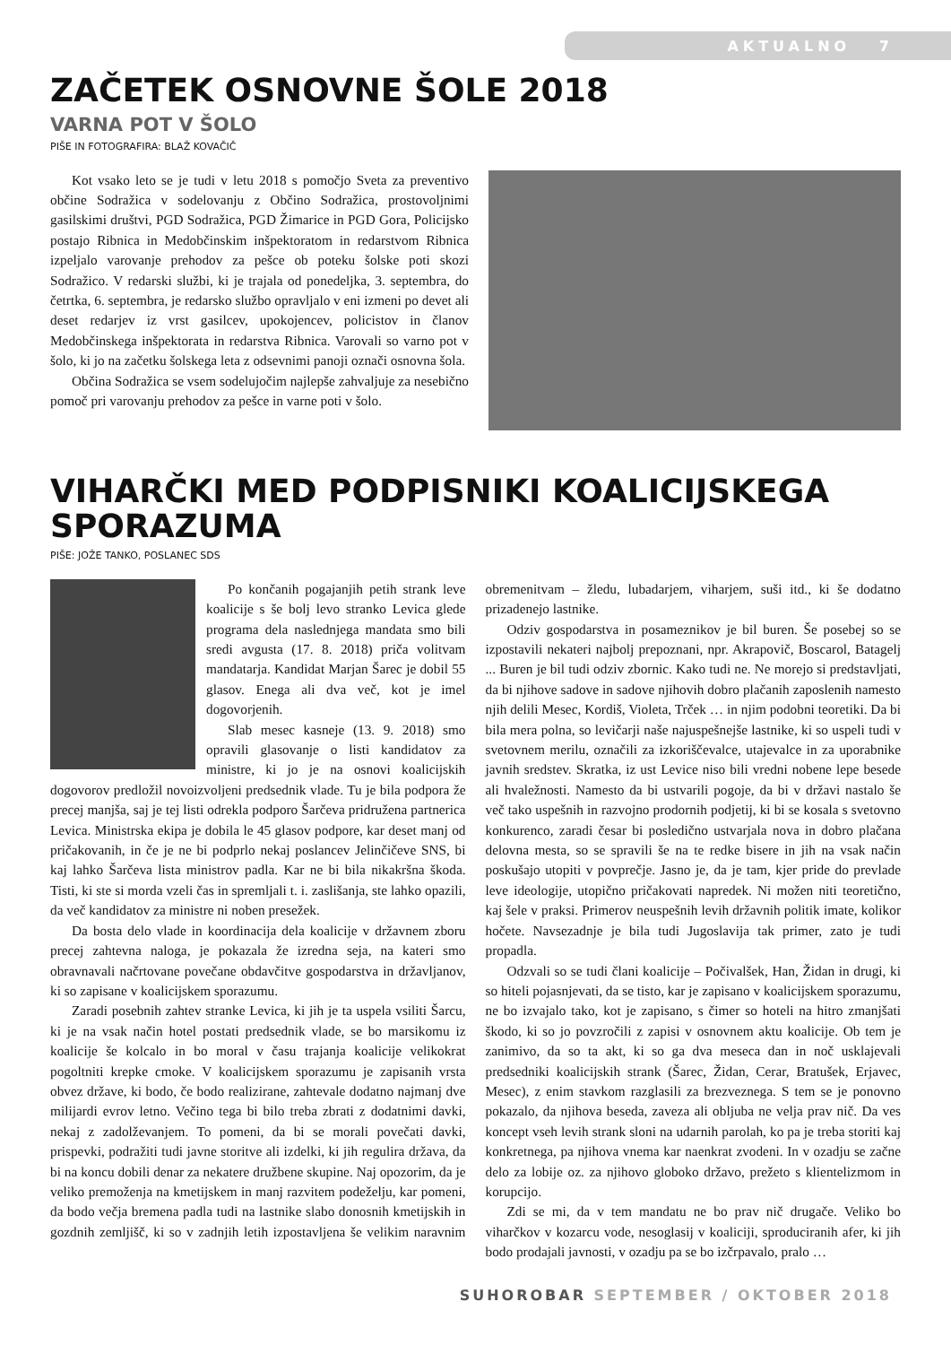AKTUALNO 7
ZAČETEK OSNOVNE ŠOLE 2018
VARNA POT V ŠOLO
PIŠE IN FOTOGRAFIRA: BLAŽ KOVAČIČ
Kot vsako leto se je tudi v letu 2018 s pomočjo Sveta za preventivo občine Sodražica v sodelovanju z Občino Sodražica, prostovoljnimi gasilskimi društvi, PGD Sodražica, PGD Žimarice in PGD Gora, Policijsko postajo Ribnica in Medobčinskim inšpektoratom in redarstvom Ribnica izpeljalo varovanje prehodov za pešce ob poteku šolske poti skozi Sodražico. V redarski službi, ki je trajala od ponedeljka, 3. septembra, do četrtka, 6. septembra, je redarsko službo opravljalo v eni izmeni po devet ali deset redarjev iz vrst gasilcev, upokojencev, policistov in članov Medobčinskega inšpektorata in redarstva Ribnica. Varovali so varno pot v šolo, ki jo na začetku šolskega leta z odsevnimi panoji označi osnovna šola.
Občina Sodražica se vsem sodelujočim najlepše zahvaljuje za nesebično pomoč pri varovanju prehodov za pešce in varne poti v šolo.
VIHARČKI MED PODPISNIKI KOALICIJSKEGA SPORAZUMA
PIŠE: JOŽE TANKO, POSLANEC SDS
Po končanih pogajanjih petih strank leve koalicije s še bolj levo stranko Levica glede programa dela naslednjega mandata smo bili sredi avgusta (17. 8. 2018) priča volitvam mandatarja. Kandidat Marjan Šarec je dobil 55 glasov. Enega ali dva več, kot je imel dogovorjenih.
Slab mesec kasneje (13. 9. 2018) smo opravili glasovanje o listi kandidatov za ministre, ki jo je na osnovi koalicijskih dogovorov predložil novoizvoljeni predsednik vlade. Tu je bila podpora že precej manjša, saj je tej listi odrekla podporo Šarčeva pridružena partnerica Levica. Ministrska ekipa je dobila le 45 glasov podpore, kar deset manj od pričakovanih, in če je ne bi podprlo nekaj poslancev Jelinčičeve SNS, bi kaj lahko Šarčeva lista ministrov padla. Kar ne bi bila nikakršna škoda. Tisti, ki ste si morda vzeli čas in spremljali t. i. zaslišanja, ste lahko opazili, da več kandidatov za ministre ni noben presežek.
Da bosta delo vlade in koordinacija dela koalicije v državnem zboru precej zahtevna naloga, je pokazala že izredna seja, na kateri smo obravnavali načrtovane povečane obdavčitve gospodarstva in državljanov, ki so zapisane v koalicijskem sporazumu.
Zaradi posebnih zahtev stranke Levica, ki jih je ta uspela vsiliti Šarcu, ki je na vsak način hotel postati predsednik vlade, se bo marsikomu iz koalicije še kolcalo in bo moral v času trajanja koalicije velikokrat pogoltniti krepke cmoke. V koalicijskem sporazumu je zapisanih vrsta obvez države, ki bodo, če bodo realizirane, zahtevale dodatno najmanj dve milijardi evrov letno. Večino tega bi bilo treba zbrati z dodatnimi davki, nekaj z zadolževanjem. To pomeni, da bi se morali povečati davki, prispevki, podražiti tudi javne storitve ali izdelki, ki jih regulira država, da bi na koncu dobili denar za nekatere družbene skupine. Naj opozorim, da je veliko premoženja na kmetijskem in manj razvitem podeželju, kar pomeni, da bodo večja bremena padla tudi na lastnike slabo donosnih kmetijskih in gozdnih zemljišč, ki so v zadnjih letih izpostavljena še velikim naravnim obremenitvam – žledu, lubadarjem, viharjem, suši itd., ki še dodatno prizadenejo lastnike.
Odziv gospodarstva in posameznikov je bil buren. Še posebej so se izpostavili nekateri najbolj prepoznani, npr. Akrapovič, Boscarol, Batagelj ... Buren je bil tudi odziv zbornic. Kako tudi ne. Ne morejo si predstavljati, da bi njihove sadove in sadove njihovih dobro plačanih zaposlenih namesto njih delili Mesec, Kordiš, Violeta, Trček … in njim podobni teoretiki. Da bi bila mera polna, so levičarji naše najuspešnejše lastnike, ki so uspeli tudi v svetovnem merilu, označili za izkoriščevalce, utajevalce in za uporabnike javnih sredstev. Skratka, iz ust Levice niso bili vredni nobene lepe besede ali hvaležnosti. Namesto da bi ustvarili pogoje, da bi v državi nastalo še več tako uspešnih in razvojno prodornih podjetij, ki bi se kosala s svetovno konkurenco, zaradi česar bi posledično ustvarjala nova in dobro plačana delovna mesta, so se spravili še na te redke bisere in jih na vsak način poskušajo utopiti v povprečje. Jasno je, da je tam, kjer pride do prevlade leve ideologije, utopično pričakovati napredek. Ni možen niti teoretično, kaj šele v praksi. Primerov neuspešnih levih državnih politik imate, kolikor hočete. Navsezadnje je bila tudi Jugoslavija tak primer, zato je tudi propadla.
Odzvali so se tudi člani koalicije – Počivalšek, Han, Židan in drugi, ki so hiteli pojasnjevati, da se tisto, kar je zapisano v koalicijskem sporazumu, ne bo izvajalo tako, kot je zapisano, s čimer so hoteli na hitro zmanjšati škodo, ki so jo povzročili z zapisi v osnovnem aktu koalicije. Ob tem je zanimivo, da so ta akt, ki so ga dva meseca dan in noč usklajevali predsedniki koalicijskih strank (Šarec, Židan, Cerar, Bratušek, Erjavec, Mesec), z enim stavkom razglasili za brezveznega. S tem se je ponovno pokazalo, da njihova beseda, zaveza ali obljuba ne velja prav nič. Da ves koncept vseh levih strank sloni na udarnih parolah, ko pa je treba storiti kaj konkretnega, pa njihova vnema kar naenkrat zvodeni. In v ozadju se začne delo za lobije oz. za njihovo globoko državo, prežeto s klientelizmom in korupcijo.
Zdi se mi, da v tem mandatu ne bo prav nič drugače. Veliko bo viharčkov v kozarcu vode, nesoglasij v koaliciji, sproduciranih afer, ki jih bodo prodajali javnosti, v ozadju pa se bo izčrpavalo, pralo …
SUHOROBAR SEPTEMBER / OKTOBER 2018